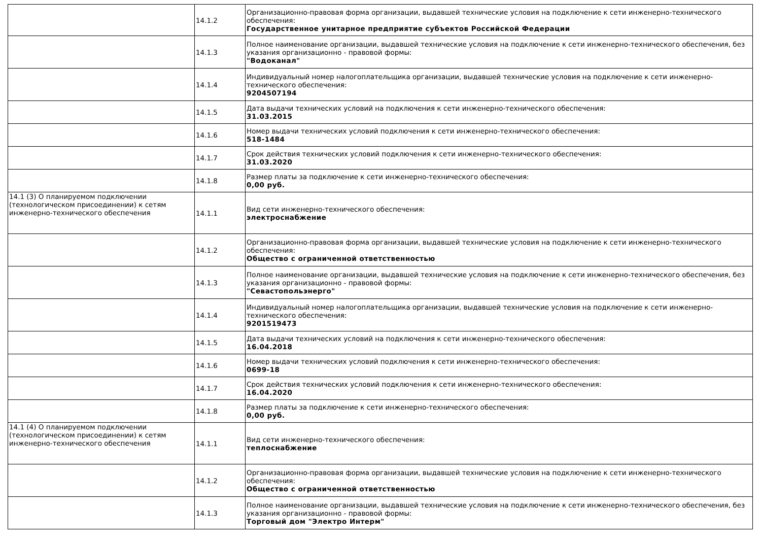| | 14.1.2 | Организационно-правовая форма организации, выдавшей технические условия на подключение к сети инженерно-технического обеспечения: Государственное унитарное предприятие субъектов Российской Федерации |
| | 14.1.3 | Полное наименование организации, выдавшей технические условия на подключение к сети инженерно-технического обеспечения, без указания организационно - правовой формы: "Водоканал" |
| | 14.1.4 | Индивидуальный номер налогоплательщика организации, выдавшей технические условия на подключение к сети инженерно-технического обеспечения: 9204507194 |
| | 14.1.5 | Дата выдачи технических условий на подключения к сети инженерно-технического обеспечения: 31.03.2015 |
| | 14.1.6 | Номер выдачи технических условий подключения к сети инженерно-технического обеспечения: 518-1484 |
| | 14.1.7 | Срок действия технических условий подключения к сети инженерно-технического обеспечения: 31.03.2020 |
| | 14.1.8 | Размер платы за подключение к сети инженерно-технического обеспечения: 0,00 руб. |
| 14.1 (3) О планируемом подключении (технологическом присоединении) к сетям инженерно-технического обеспечения | 14.1.1 | Вид сети инженерно-технического обеспечения: электроснабжение |
| | 14.1.2 | Организационно-правовая форма организации, выдавшей технические условия на подключение к сети инженерно-технического обеспечения: Общество с ограниченной ответственностью |
| | 14.1.3 | Полное наименование организации, выдавшей технические условия на подключение к сети инженерно-технического обеспечения, без указания организационно - правовой формы: "Севастопольэнерго" |
| | 14.1.4 | Индивидуальный номер налогоплательщика организации, выдавшей технические условия на подключение к сети инженерно-технического обеспечения: 9201519473 |
| | 14.1.5 | Дата выдачи технических условий на подключения к сети инженерно-технического обеспечения: 16.04.2018 |
| | 14.1.6 | Номер выдачи технических условий подключения к сети инженерно-технического обеспечения: 0699-18 |
| | 14.1.7 | Срок действия технических условий подключения к сети инженерно-технического обеспечения: 16.04.2020 |
| | 14.1.8 | Размер платы за подключение к сети инженерно-технического обеспечения: 0,00 руб. |
| 14.1 (4) О планируемом подключении (технологическом присоединении) к сетям инженерно-технического обеспечения | 14.1.1 | Вид сети инженерно-технического обеспечения: теплоснабжение |
| | 14.1.2 | Организационно-правовая форма организации, выдавшей технические условия на подключение к сети инженерно-технического обеспечения: Общество с ограниченной ответственностью |
| | 14.1.3 | Полное наименование организации, выдавшей технические условия на подключение к сети инженерно-технического обеспечения, без указания организационно - правовой формы: Торговый дом "Электро Интерм" |